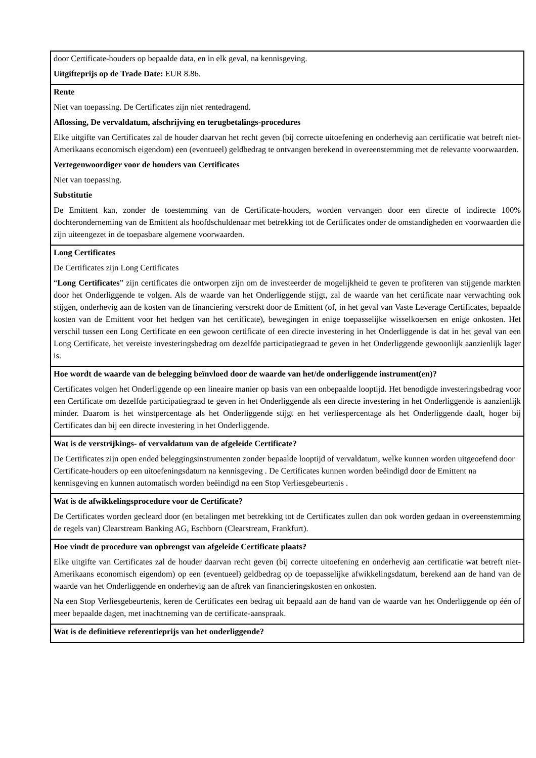| door Certificate-houders op bepaalde data, en in elk geval, na kennisgeving. Uitgifteprijs op de Trade Date: EUR 8.86. |
| Rente Niet van toepassing. De Certificates zijn niet rentedragend. Aflossing, De vervaldatum, afschrijving en terugbetalings-procedures Elke uitgifte van Certificates zal de houder daarvan het recht geven (bij correcte uitoefening en onderhevig aan certificatie wat betreft niet-Amerikaans economisch eigendom) een (eventueel) geldbedrag te ontvangen berekend in overeenstemming met de relevante voorwaarden. Vertegenwoordiger voor de houders van Certificates Niet van toepassing. Substitutie De Emittent kan, zonder de toestemming van de Certificate-houders, worden vervangen door een directe of indirecte 100% dochteronderneming van de Emittent als hoofdschuldenaar met betrekking tot de Certificates onder de omstandigheden en voorwaarden die zijn uiteengezet in de toepasbare algemene voorwaarden. |
| Long Certificates De Certificates zijn Long Certificates “ Long Certificates ” zijn certificates die ontworpen zijn om de investeerder de mogelijkheid te geven te profiteren van stijgende markten door het Onderliggende te volgen. Als de waarde van het Onderliggende stijgt, zal de waarde van het certificate naar verwachting ook stijgen, onderhevig aan de kosten van de financiering verstrekt door de Emittent (of, in het geval van Vaste Leverage Certificates, bepaalde kosten van de Emittent voor het hedgen van het certificate), bewegingen in enige toepasselijke wisselkoersen en enige onkosten. Het verschil tussen een Long Certificate en een gewoon certificate of een directe investering in het Onderliggende is dat in het geval van een Long Certificate, het vereiste investeringsbedrag om dezelfde participatiegraad te geven in het Onderliggende gewoonlijk aanzienlijk lager is. |
| Hoe wordt de waarde van de belegging beïnvloed door de waarde van het/de onderliggende instrument(en)? Certificates volgen het Onderliggende op een lineaire manier op basis van een onbepaalde looptijd. Het benodigde investeringsbedrag voor een Certificate om dezelfde participatiegraad te geven in het Onderliggende als een directe investering in het Onderliggende is aanzienlijk minder. Daarom is het winstpercentage als het Onderliggende stijgt en het verliespercentage als het Onderliggende daalt, hoger bij Certificates dan bij een directe investering in het Onderliggende. |
| Wat is de verstrijkings- of vervaldatum van de afgeleide Certificate? De Certificates zijn open ended beleggingsinstrumenten zonder bepaalde looptijd of vervaldatum, welke kunnen worden uitgeoefend door Certificate-houders op een uitoefeningsdatum na kennisgeving . De Certificates kunnen worden beëindigd door de Emittent na kennisgeving en kunnen automatisch worden beëindigd na een Stop Verliesgebeurtenis . |
| Wat is de afwikkelingsprocedure voor de Certificate? De Certificates worden gecleard door (en betalingen met betrekking tot de Certificates zullen dan ook worden gedaan in overeenstemming de regels van) Clearstream Banking AG, Eschborn (Clearstream, Frankfurt). |
| Hoe vindt de procedure van opbrengst van afgeleide Certificate plaats? Elke uitgifte van Certificates zal de houder daarvan recht geven (bij correcte uitoefening en onderhevig aan certificatie wat betreft niet-Amerikaans economisch eigendom) op een (eventueel) geldbedrag op de toepasselijke afwikkelingsdatum, berekend aan de hand van de waarde van het Onderliggende en onderhevig aan de aftrek van financieringskosten en onkosten. Na een Stop Verliesgebeurtenis, keren de Certificates een bedrag uit bepaald aan de hand van de waarde van het Onderliggende op één of meer bepaalde dagen, met inachtneming van de certificate-aanspraak. |
| Wat is de definitieve referentieprijs van het onderliggende? |